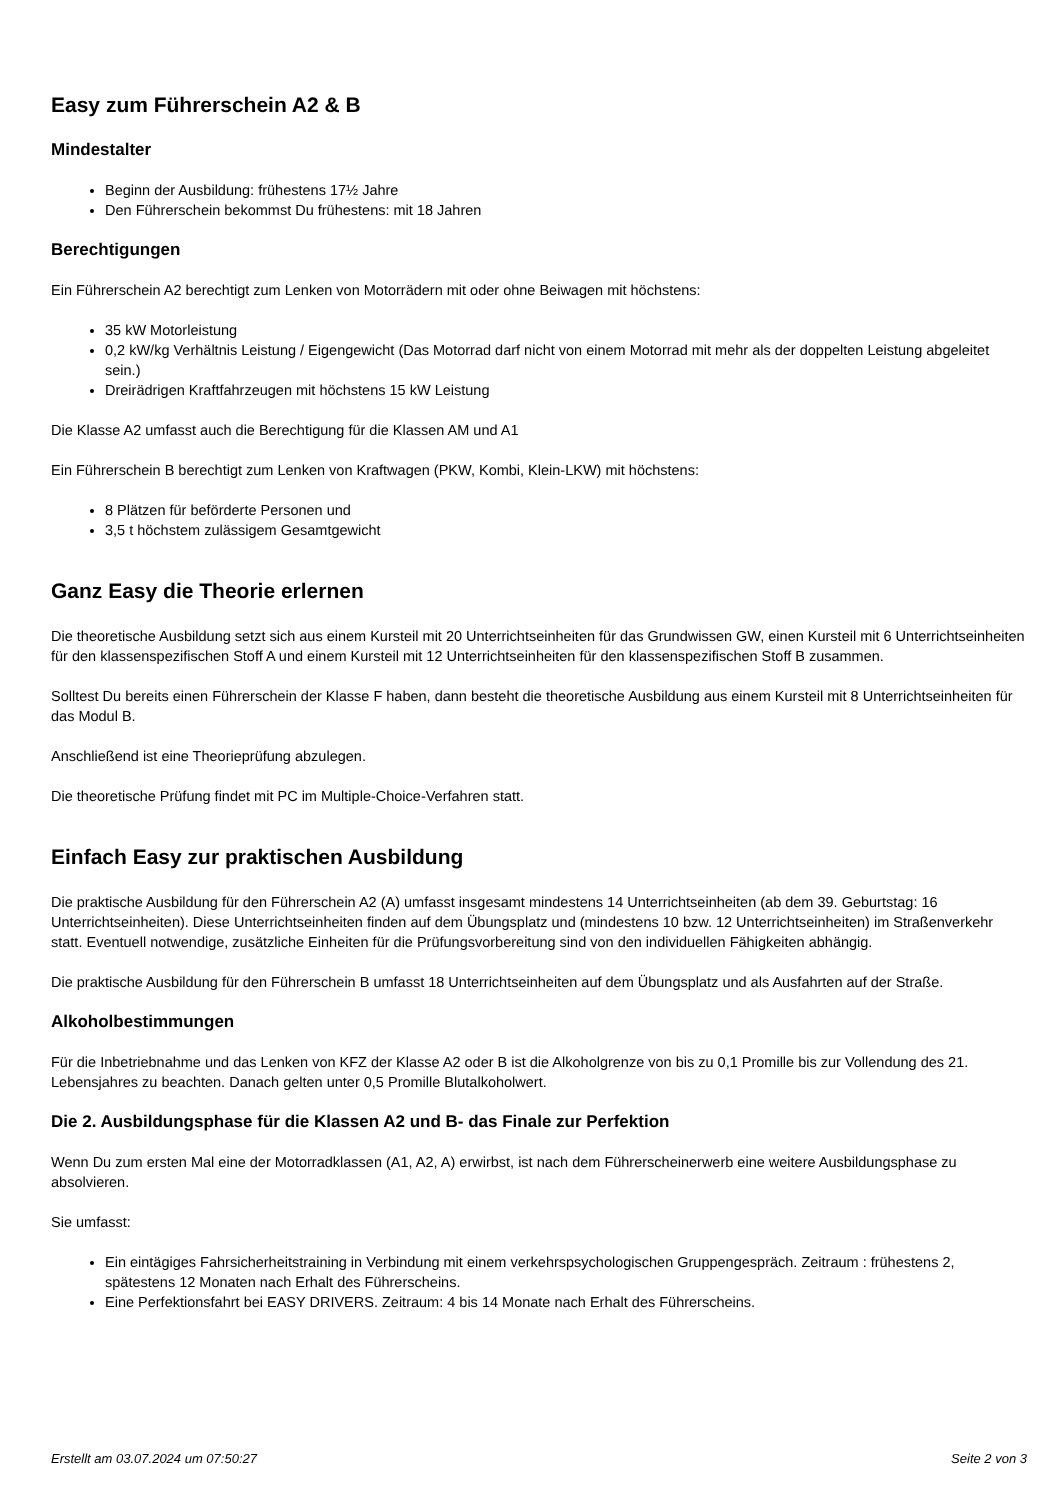Easy zum Führerschein A2 & B
Mindestalter
Beginn der Ausbildung: frühestens 17½ Jahre
Den Führerschein bekommst Du frühestens: mit 18 Jahren
Berechtigungen
Ein Führerschein A2 berechtigt zum Lenken von Motorrädern mit oder ohne Beiwagen mit höchstens:
35 kW Motorleistung
0,2 kW/kg Verhältnis Leistung / Eigengewicht (Das Motorrad darf nicht von einem Motorrad mit mehr als der doppelten Leistung abgeleitet sein.)
Dreirädrigen Kraftfahrzeugen mit höchstens 15 kW Leistung
Die Klasse A2 umfasst auch die Berechtigung für die Klassen AM und A1
Ein Führerschein B berechtigt zum Lenken von Kraftwagen (PKW, Kombi, Klein-LKW) mit höchstens:
8 Plätzen für beförderte Personen und
3,5 t höchstem zulässigem Gesamtgewicht
Ganz Easy die Theorie erlernen
Die theoretische Ausbildung setzt sich aus einem Kursteil mit 20 Unterrichtseinheiten für das Grundwissen GW, einen Kursteil mit 6 Unterrichtseinheiten für den klassenspezifischen Stoff A und einem Kursteil mit 12 Unterrichtseinheiten für den klassenspezifischen Stoff B zusammen.
Solltest Du bereits einen Führerschein der Klasse F haben, dann besteht die theoretische Ausbildung aus einem Kursteil mit 8 Unterrichtseinheiten für das Modul B.
Anschließend ist eine Theorieprüfung abzulegen.
Die theoretische Prüfung findet mit PC im Multiple-Choice-Verfahren statt.
Einfach Easy zur praktischen Ausbildung
Die praktische Ausbildung für den Führerschein A2 (A) umfasst insgesamt mindestens 14 Unterrichtseinheiten (ab dem 39. Geburtstag: 16 Unterrichtseinheiten). Diese Unterrichtseinheiten finden auf dem Übungsplatz und (mindestens 10 bzw. 12 Unterrichtseinheiten) im Straßenverkehr statt. Eventuell notwendige, zusätzliche Einheiten für die Prüfungsvorbereitung sind von den individuellen Fähigkeiten abhängig.
Die praktische Ausbildung für den Führerschein B umfasst 18 Unterrichtseinheiten auf dem Übungsplatz und als Ausfahrten auf der Straße.
Alkoholbestimmungen
Für die Inbetriebnahme und das Lenken von KFZ der Klasse A2 oder B ist die Alkoholgrenze von bis zu 0,1 Promille bis zur Vollendung des 21. Lebensjahres zu beachten. Danach gelten unter 0,5 Promille Blutalkoholwert.
Die 2. Ausbildungsphase für die Klassen A2 und B- das Finale zur Perfektion
Wenn Du zum ersten Mal eine der Motorradklassen (A1, A2, A) erwirbst, ist nach dem Führerscheinerwerb eine weitere Ausbildungsphase zu absolvieren.
Sie umfasst:
Ein eintägiges Fahrsicherheitstraining in Verbindung mit einem verkehrspsychologischen Gruppengespräch. Zeitraum : frühestens 2, spätestens 12 Monaten nach Erhalt des Führerscheins.
Eine Perfektionsfahrt bei EASY DRIVERS. Zeitraum: 4 bis 14 Monate nach Erhalt des Führerscheins.
Erstellt am 03.07.2024 um 07:50:27 Seite 2 von 3